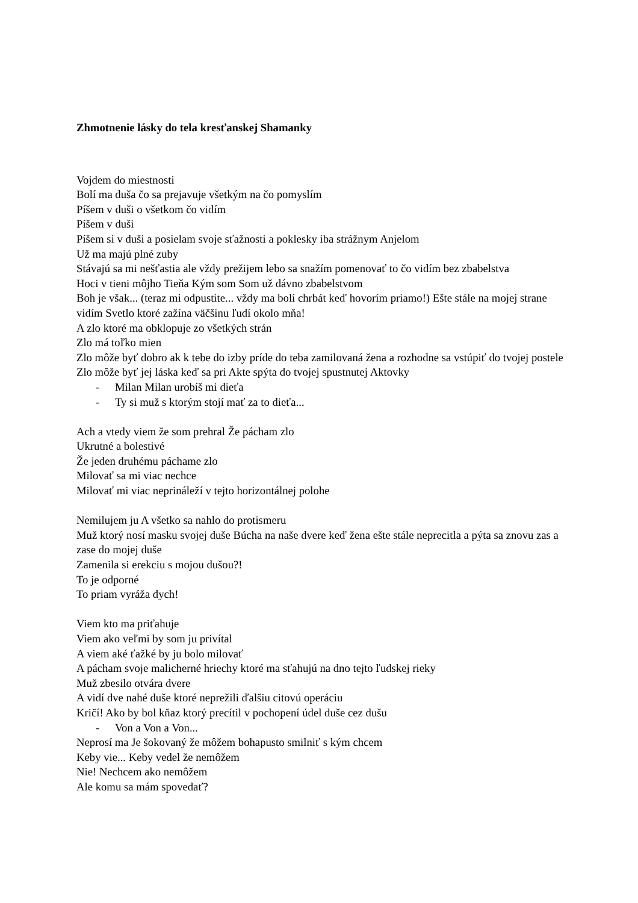Zhmotnenie lásky do tela kresťanskej Shamanky
Vojdem do miestnosti
Bolí ma duša čo sa prejavuje všetkým na čo pomyslím
Píšem v duši o všetkom čo vidím
Píšem v duši
Píšem si v duši a posielam svoje sťažnosti a poklesky iba strážnym Anjelom
Už ma majú plné zuby
Stávajú sa mi nešťastia ale vždy prežijem lebo sa snažím pomenovať to čo vidím bez zbabelstva
Hoci v tieni môjho Tieňa Kým som Som už dávno zbabelstvom
Boh je však... (teraz mi odpustite... vždy ma bolí chrbát keď hovorím priamo!) Ešte stále na mojej strane vidím Svetlo ktoré zažína väčšinu ľudí okolo mňa!
A zlo ktoré ma obklopuje zo všetkých strán
Zlo má toľko mien
Zlo môže byť dobro ak k tebe do izby príde do teba zamilovaná žena a rozhodne sa vstúpiť do tvojej postele
Zlo môže byť jej láska keď sa pri Akte spýta do tvojej spustnutej Aktovky
- Milan Milan urobíš mi dieťa
- Ty si muž s ktorým stojí mať za to dieťa...
Ach a vtedy viem že som prehral Že pácham zlo
Ukrutné a bolestivé
Že jeden druhému páchame zlo
Milovať sa mi viac nechce
Milovať mi viac neprináleží v tejto horizontálnej polohe
Nemilujem ju A všetko sa nahlo do protismeru
Muž ktorý nosí masku svojej duše Búcha na naše dvere keď žena ešte stále neprecitla a pýta sa znovu zas a zase do mojej duše
Zamenila si erekciu s mojou dušou?!
To je odporné
To priam vyráža dych!
Viem kto ma priťahuje
Viem ako veľmi by som ju privítal
A viem aké ťažké by ju bolo milovať
A pácham svoje malicherné hriechy ktoré ma sťahujú na dno tejto ľudskej rieky
Muž zbesilo otvára dvere
A vidí dve nahé duše ktoré neprežili ďalšiu citovú operáciu
Kričí! Ako by bol kňaz ktorý precítil v pochopení údel duše cez dušu
- Von a Von a Von...
Neprosí ma Je šokovaný že môžem bohapusto smilniť s kým chcem
Keby vie... Keby vedel že nemôžem
Nie! Nechcem ako nemôžem
Ale komu sa mám spovedať?